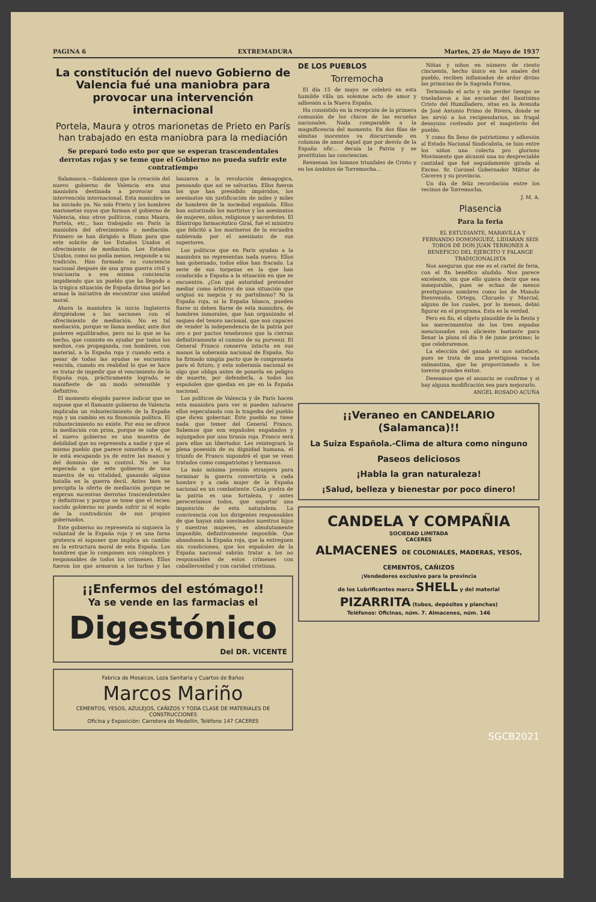PAGINA 6 EXTREMADURA Martes, 25 de Mayo de 1937
La constitución del nuevo Gobierno de Valencia fué una maniobra para provocar una intervención internacional
Portela, Maura y otros marionetas de Prieto en París han trabajado en esta maniobra para la mediación
Se preparó todo esto por que se esperan trascendentales derrotas rojas y se teme que el Gobierno no pueda sufrir este contratiempo
Salamanca.—Sabíamos que la creación del nuevo gobierno de Valencia era una maniobra destinada a provocar una intervención internacional. Esta maniobra se ha iniciado ya. No solo Prieto y los hombres marionetas suyos que forman el gobierno de Valencia, sino otros políticos, como Maura, Portela, etc., han trabajado en París la maniobra del ofrecimiento o mediación. Primero se han dirigido a Blum para que este solicite de los Estados Unidos el ofrecimiento de mediación. Los Estados Unidos, como no podía menos, responde a su tradición. Han formado su conciencia nacional después de una gran guerra civil y traicioaria a esa misma conciencia impidiendo que un pueblo que ha llegado a la trágica situación de España dirima por las armas la iniciativa de encontrar una unidad moral.
Ahora la maniobra la inicia Inglaterra dirigiéndose a las naciones con el ofrecimiento de mediación. No es tal mediación, porque se llama mediar, ante dos poderes equilibrados, pero no lo que se ha hecho, que consiste en ayudar por todos los medios, con propaganda, con hombres, con material, a la España roja y cuando esta a pesar de todas las ayudas se encuentra vencida, cuando en realidad lo que se hace es tratar de impedir que el vencimiento de la España roja, prácticamente logrado, se manifieste de un modo ostensible y definitivo.
El momento elegido parece indicar que se supone que el flamante gobierno de Valencia implicaba un robustecimiento de la España roja y un cambio en su fisonomía política. El robustecimiento no existe. Por eso se ofrece la mediación con prisa, porque se sabe que el nuevo gobierno es una muestra de debilidad que no representa a nadie y que el mismo pueblo que parece sometido a el, se le está escapando ya de entre las manos y del dominio de su control. No se ha esperado a que este gobierno de una muestra de su vitalidad, ganando alguna batalla en la guerra decil. Antes bien se precipita la oferta de mediación porque se esperan sucesivas derrotas trascendentales y definitivas y porque se teme que el recien nacido gobierno no pueda sufrir ni el soplo de la contradición de sus propios gobernados.
Este gobierno no representa ni siquiera la voluntad de la España roja y es una farsa grotesca el suponer que implica un cambio en la estructura moral de esta España. Los hombres que lo componen son cómplices y responsables de todos los crímenes. Ellos fueron los que armaron a las turbas y las lanzaron a la revolución demagogica, pensando que así se salvarían. Ellos fueron los que han presidido impávidos, los asesinatos sin justificación de miles y miles de hombres de la sociedad española. Ellos han autorizado los martirios y los asesinatos de mujeres, niños, religiosos y sacerdotes. El filántropo farmacéutico Giral, fué el ministro que felicitó a los marineros de la escuadra sublevada por el asesinato de sus superiores.
Los políticos que en París ayudan a la maniobra no representan nada nuevo. Ellos han gobernado, todos ellos han fracado. La serie de sus torpezas es la que han conducido a España a la situación en que se encuentra. ¿Con qué autoridad pretender mediar como árbitros de una situación que originó su inepcia y su partidismo? Ni la España roja, ni la España blanca, pueden fiarse ni deben fiarse de esta maniobra, de hombres inmorales, que han organizado el saqueo del tesoro nacional, que son capaces de vender la independencia de la patria por oro o por pactos tenebrosos que la cierran definitivamente el camino de su porvenir. El General Franco conserva intacta en sus manos la soberanía nacional de España. No ha firmado ningún pacto que le comprometa para el futuro, y esta soberanía nacional es algo que obliga antes de ponerla en peligro de muerte, por defenderla, a todos los españoles que quedan en pie en la España nacional.
Los políticos de Valencia y de París hacen esta maniobra para ver si pueden salvarse ellos especulando con la tragedia del pueblo que dicen gobernar. Este pueblo no tiene nada que temer del General Franco. Sabemos que son españoles engañados y sojuzgados por una tiranía roja. Franco será para ellos un libertador. Les reintegrará la plena posesión de su dignidad humana, el triunfo de Franco supondrá el que se vean tratados como compatriotas y hermanos.
La más mínima presión etranjera para terminar la guerra convertiría a cada hombre y a cada mujer de la España nacional en un combatiente. Cada piedra de la patria es una fortaleza, y antes pereceríamos todos, que soportar una imposición de esta naturaleza. La convivencia con los dirigentes responsables de que hayan sido asesinados nuestros hijos y nuestras mujeres, es absolutamente imposible, definitivamente imposible. Que abandonen la España roja, que la entreguen sin condiciones, que los españoles de la España nacional sabrán tratar a los no responsables de estos crímenes con caballerosidad y con caridad cristiana.
¡¡Enfermos del estómago!!
Ya se vende en las farmacias el
Digestónico
Del DR. VICENTE
Fabrica de Mosaicos, Loza Sanitaria y Cuartos de Baños
Marcos Mariño
CEMENTOS, YESOS, AZULEJOS, CAÑIZOS Y TODA CLASE DE MATERIALES DE CONSTRUCCIONES
Oficina y Exposición: Carretera de Medellín, Teléfono 147 CACERES
DE LOS PUEBLOS
Torremocha
El día 15 de mayo se celebró en esta humilde villa un solemne acto de amor y adhesión a la Nueva España.
Ha consistido en la recepción de la primera comunión de los chicos de las escuelas nacionales. Nada comparable a la magnificencia del momento. En dos filas de almitas inocentes va discurriendo en columna de amor Aquel que por desvío de la España ofic... decaía la Patria y se prostituían las conciencias.
Resuenan los himnos triunfales de Cristo y en los ámbitos de Torremocha...
Niñas y niños en número de ciento cincuenta, hecho único en los anales del pueblo, reciben inflamados de ardor divino las primicias de la Sagrada Forma.
Terminado el acto y sin perder tiempo se trasladaron a las escuelas del Santísimo Cristo del Humilladero, sitas en la Avenida de José Antonio Primo de Rivera, donde se les sirvió a los recipiendarios, un frugal desayuno costeado por el magisterio del pueblo.
Y como fin lleno de patriotismo y adhesión al Estado Nacional Sindicalista, se hizo entre los niños una colecta pro glorioso Movimiento que alcanzó una no despreciable cantidad que fué seguidamente girada al Excmo. Sr. Coronel Gobernador Militar de Cáceres y su provincia.
Un día de feliz recordación entre los vecinos de Torremocha.
J. M. A.
Plasencia
Para la feria
EL ESTUDIANTE, MARAVILLA Y FERNANDO DOMONGUEZ, LIDIARAN SEIS TOROS DE DON JUAN TERRONES A BENEFICIO DEL EJERCITO Y FALANGE TRADICIONALISTA
Nos aseguran que ese es el cartel de feria, con el fin benéfico aludido. Nos parece excelente, sin que ello quiera decir que sea inmejorable, pues se echan de menos prestigiosos nombres como los de Manolo Bienvenida, Ortega, Chicuelo y Marcial, alguno de los cuales, por lo menos, debió figurar en el programa. Esta es la verdad.
Pero en fin, el objeto plausible de la fiesta y los merecimientos de los tres espadas mencionados son aliciente bastante para llenar la plaza el día 9 de junio próximo; lo que celebraremos.
La elección del ganado si nos satisface, pues se trata de una prestigiosa vacada salmantina, que ha proporcionado a los toreros grandes éxitos.
Deseamos que el anuncio se confirme y si hay alguna modificación sea para mejorarlo.
ANGEL ROSADO ACUÑA
¡¡Veraneo en CANDELARIO (Salamanca)!!
La Suiza Española.-Clima de altura como ninguno
Paseos deliciosos
¡Habla la gran naturaleza!
¡Salud, belleza y bienestar por poco dinero!
CANDELA Y COMPAÑIA
SOCIEDAD LIMITADA
CACERES
ALMACENES DE COLONIALES, MADERAS, YESOS, CEMENTOS, CAÑIZOS
¡Vendedores exclusivo para la provincia
de los Lubrificantes marca SHELL y del material
PIZARRITA (tubos, depósitos y planchas)
Teléfonos: Oficinas, núm. 7. Almacenes, núm. 146
SGCB2021